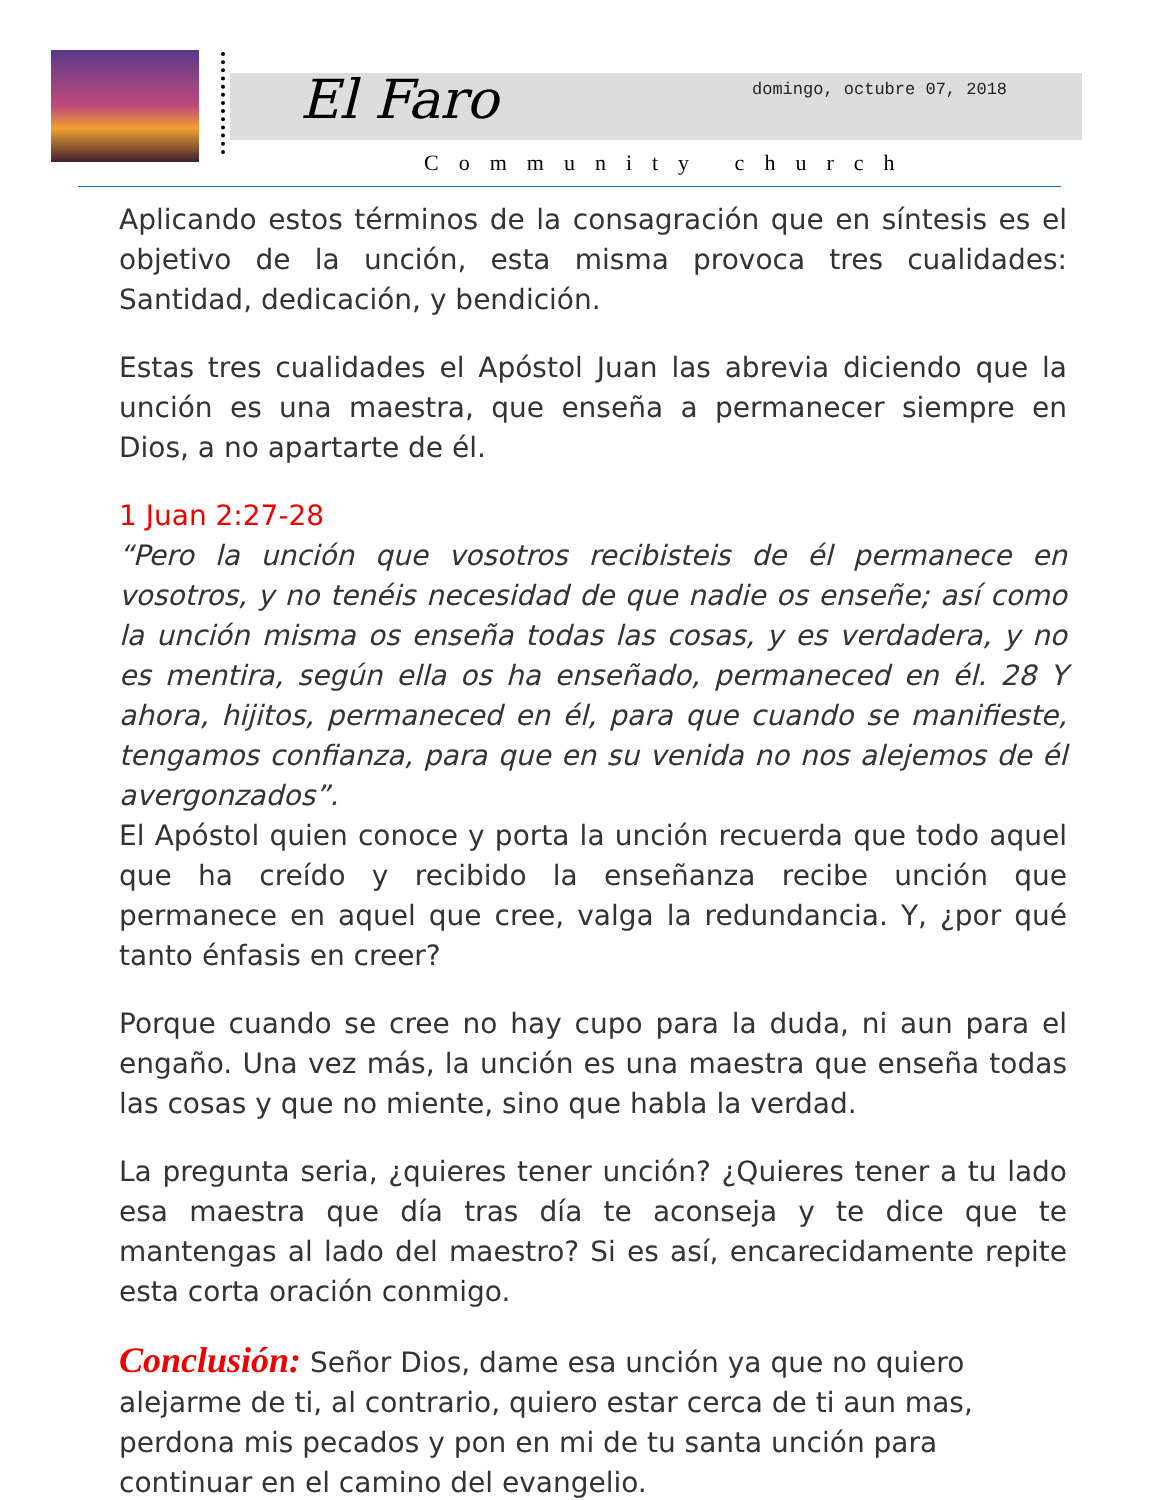El Faro domingo, octubre 07, 2018
Community church
Aplicando estos términos de la consagración que en síntesis es el objetivo de la unción, esta misma provoca tres cualidades: Santidad, dedicación, y bendición.
Estas tres cualidades el Apóstol Juan las abrevia diciendo que la unción es una maestra, que enseña a permanecer siempre en Dios, a no apartarte de él.
1 Juan 2:27-28
“Pero la unción que vosotros recibisteis de él permanece en vosotros, y no tenéis necesidad de que nadie os enseñe; así como la unción misma os enseña todas las cosas, y es verdadera, y no es mentira, según ella os ha enseñado, permaneced en él. 28 Y ahora, hijitos, permaneced en él, para que cuando se manifieste, tengamos confianza, para que en su venida no nos alejemos de él avergonzados”.
El Apóstol quien conoce y porta la unción recuerda que todo aquel que ha creído y recibido la enseñanza recibe unción que permanece en aquel que cree, valga la redundancia. Y, ¿por qué tanto énfasis en creer?
Porque cuando se cree no hay cupo para la duda, ni aun para el engaño. Una vez más, la unción es una maestra que enseña todas las cosas y que no miente, sino que habla la verdad.
La pregunta seria, ¿quieres tener unción? ¿Quieres tener a tu lado esa maestra que día tras día te aconseja y te dice que te mantengas al lado del maestro? Si es así, encarecidamente repite esta corta oración conmigo.
Conclusión: Señor Dios, dame esa unción ya que no quiero alejarme de ti, al contrario, quiero estar cerca de ti aun mas, perdona mis pecados y pon en mi de tu santa unción para continuar en el camino del evangelio.